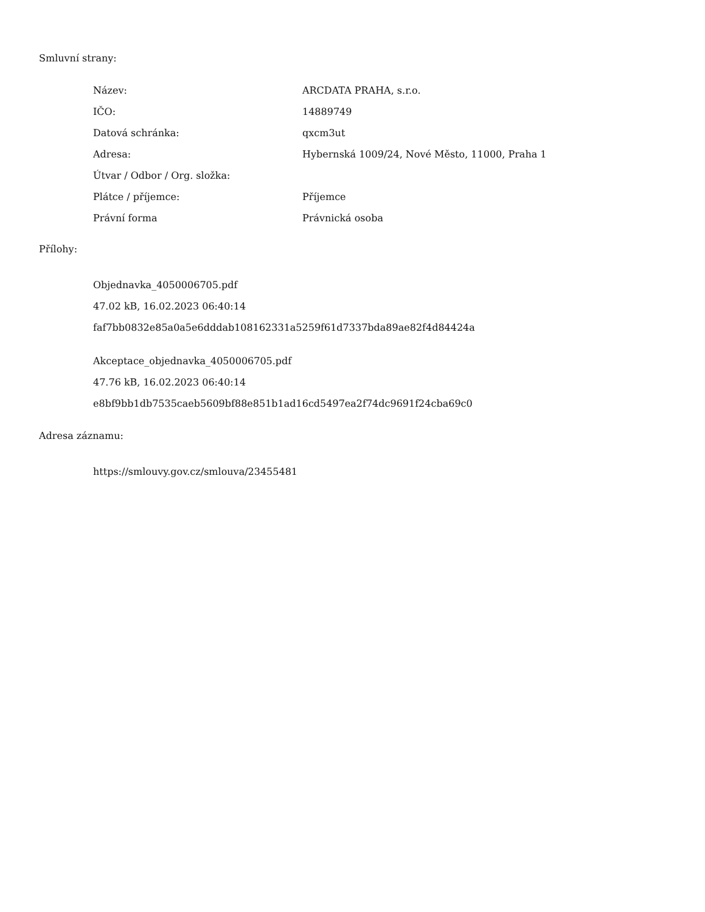Smluvní strany:
| Název: | ARCDATA PRAHA, s.r.o. |
| IČO: | 14889749 |
| Datová schránka: | qxcm3ut |
| Adresa: | Hybernská 1009/24, Nové Město, 11000, Praha 1 |
| Útvar / Odbor / Org. složka: | |
| Plátce / příjemce: | Příjemce |
| Právní forma | Právnická osoba |
Přílohy:
Objednavka_4050006705.pdf
47.02 kB, 16.02.2023 06:40:14
faf7bb0832e85a0a5e6dddab108162331a5259f61d7337bda89ae82f4d84424a
Akceptace_objednavka_4050006705.pdf
47.76 kB, 16.02.2023 06:40:14
e8bf9bb1db7535caeb5609bf88e851b1ad16cd5497ea2f74dc9691f24cba69c0
Adresa záznamu:
https://smlouvy.gov.cz/smlouva/23455481